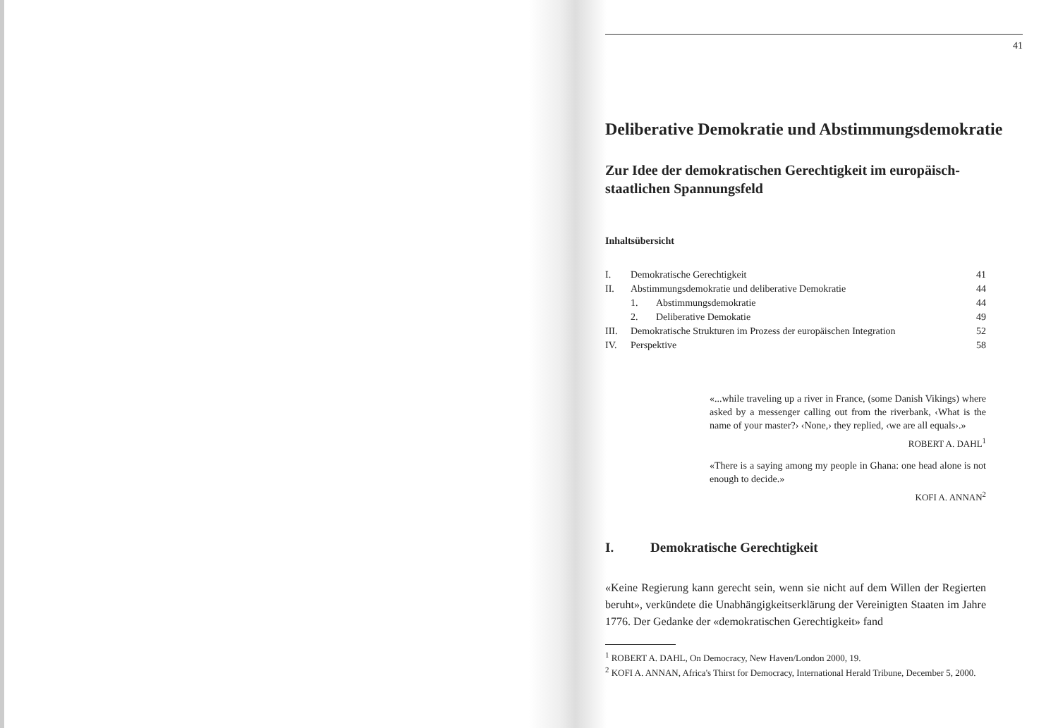41
Deliberative Demokratie und Abstimmungsdemokratie
Zur Idee der demokratischen Gerechtigkeit im europäisch-staatlichen Spannungsfeld
Inhaltsübersicht
I. Demokratische Gerechtigkeit 41
II. Abstimmungsdemokratie und deliberative Demokratie 44
1. Abstimmungsdemokratie 44
2. Deliberative Demokatie 49
III. Demokratische Strukturen im Prozess der europäischen Integration 52
IV. Perspektive 58
«...while traveling up a river in France, (some Danish Vikings) where asked by a messenger calling out from the riverbank, ‹What is the name of your master?› ‹None,› they replied, ‹we are all equals›.»
ROBERT A. DAHL<sup>1</sup>
«There is a saying among my people in Ghana: one head alone is not enough to decide.»
KOFI A. ANNAN<sup>2</sup>
I. Demokratische Gerechtigkeit
«Keine Regierung kann gerecht sein, wenn sie nicht auf dem Willen der Regierten beruht», verkündete die Unabhängigkeitserklärung der Vereinigten Staaten im Jahre 1776. Der Gedanke der «demokratischen Gerechtigkeit» fand
<sup>1</sup> ROBERT A. DAHL, On Democracy, New Haven/London 2000, 19.
<sup>2</sup> KOFI A. ANNAN, Africa's Thirst for Democracy, International Herald Tribune, December 5, 2000.